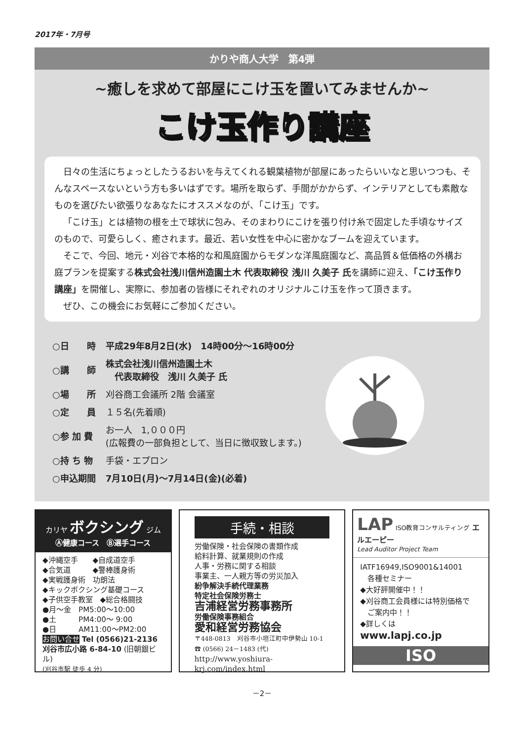2017年・7月号
かりや商人大学　第4弾
~癒しを求めて部屋にこけ玉を置いてみませんか~
こけ玉作り講座
日々の生活にちょっとしたうるおいを与えてくれる観葉植物が部屋にあったらいいなと思いつつも、そんなスペースないという方も多いはずです。場所を取らず、手間がかからず、インテリアとしても素敵なものを選びたい欲張りなあなたにオススメなのが、「こけ玉」です。
「こけ玉」とは植物の根を土で球状に包み、そのまわりにこけを張り付け糸で固定した手頃なサイズのもので、可愛らしく、癒されます。最近、若い女性を中心に密かなブームを迎えています。
そこで、今回、地元・刈谷で本格的な和風庭園からモダンな洋風庭園など、高品質＆低価格の外構お庭プランを提案する株式会社浅川信州造園土木 代表取締役 浅川 久美子 氏を講師に迎え、「こけ玉作り講座」を開催し、実際に、参加者の皆様にそれぞれのオリジナルこけ玉を作って頂きます。
ぜひ、この機会にお気軽にご参加ください。
| ○日 時 | 平成29年8月2日(水) 14時00分～16時00分 |
| ○講 師 | 株式会社浅川信州造園土木 代表取締役 浅川 久美子 氏 |
| ○場 所 | 刈谷商工会議所 2階 会議室 |
| ○定 員 | １５名(先着順) |
| ○参 加 費 | お一人 1,０００円 (広報費の一部負担として、当日に徴収致します。) |
| ○持 ち 物 | 手袋・エプロン |
| ○申込期間 | 7月10日(月)～7月14日(金)(必着) |
カリヤ ボクシング ジム
Ⓐ健康コース　Ⓑ選手コース
◆沖縄空手　　◆自成道空手
◆合気道　　　◆警棒護身術
◆実戦護身術　功朗法
◆キックボクシング基礎コース
◆子供空手教室　◆総合格闘技
●月～金　PM5:00～10:00
●土　　　PM4:00～ 9:00
●日　　　AM11:00～PM2:00
お問い合せ Tel (0566)21-2136
刈谷市広小路 6-84-10 (旧朝銀ビル)
(刈谷市駅 徒歩 4 分)
手続・相談
労働保険・社会保険の書類作成
給料計算、就業規則の作成
人事・労務に関する相談
事業主、一人親方等の労災加入
紛争解決手続代理業務
特定社会保険労務士
吉浦経営労務事務所
労働保険事務組合
愛和経営労務協会
〒448-0813　刈谷市小垣江町中伊勢山 10-1
☎ (0566) 24－1483 (代)
http://www.yoshiura-krj.com/index.html
LAP ISO教育コンサルティング エルエーピー
Lead Auditor Project Team
IATF16949,ISO9001&14001
　各種セミナー
◆大好評開催中！！
◆刈谷商工会員様には特別価格で
　ご案内中！！
◆詳しくは
www.lapj.co.jp
ISO
－2－